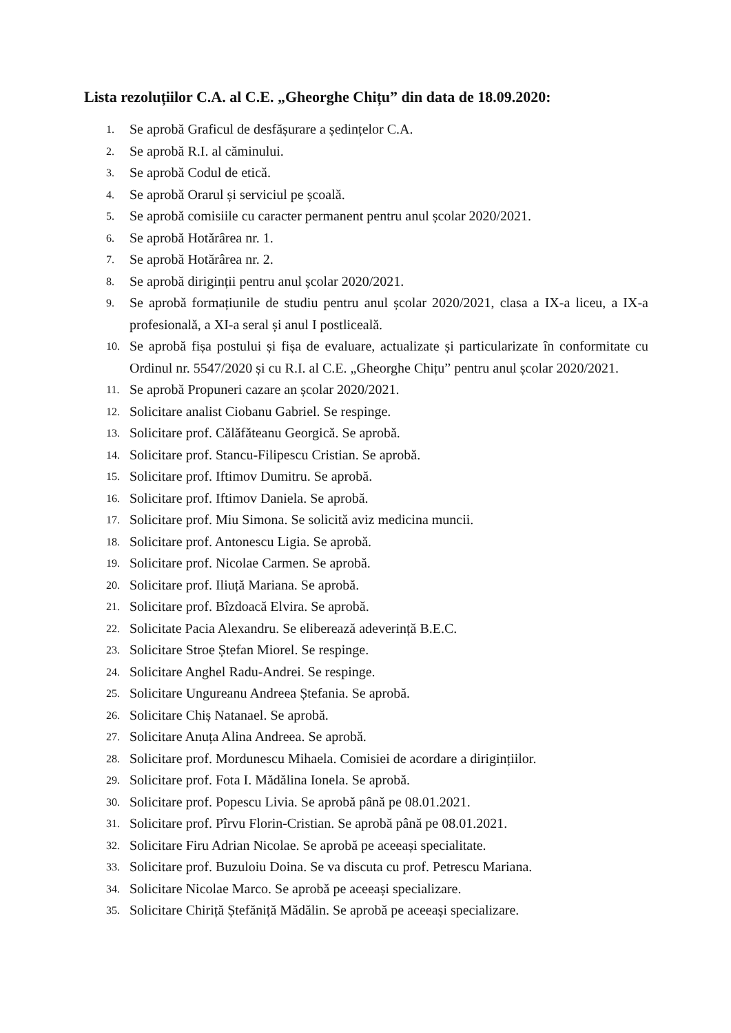Lista rezoluțiilor C.A. al C.E. „Gheorghe Chițu” din data de 18.09.2020:
1. Se aprobă Graficul de desfășurare a ședințelor C.A.
2. Se aprobă R.I. al căminului.
3. Se aprobă Codul de etică.
4. Se aprobă Orarul și serviciul pe școală.
5. Se aprobă comisiile cu caracter permanent pentru anul școlar 2020/2021.
6. Se aprobă Hotărârea nr. 1.
7. Se aprobă Hotărârea nr. 2.
8. Se aprobă diriginții pentru anul școlar 2020/2021.
9. Se aprobă formațiunile de studiu pentru anul școlar 2020/2021, clasa a IX-a liceu, a IX-a profesională, a XI-a seral și anul I postliceală.
10. Se aprobă fișa postului și fișa de evaluare, actualizate și particularizate în conformitate cu Ordinul nr. 5547/2020 și cu R.I. al C.E. „Gheorghe Chițu” pentru anul școlar 2020/2021.
11. Se aprobă Propuneri cazare an școlar 2020/2021.
12. Solicitare analist Ciobanu Gabriel. Se respinge.
13. Solicitare prof. Călăfăteanu Georgică. Se aprobă.
14. Solicitare prof. Stancu-Filipescu Cristian. Se aprobă.
15. Solicitare prof. Iftimov Dumitru. Se aprobă.
16. Solicitare prof. Iftimov Daniela. Se aprobă.
17. Solicitare prof. Miu Simona. Se solicită aviz medicina muncii.
18. Solicitare prof. Antonescu Ligia. Se aprobă.
19. Solicitare prof. Nicolae Carmen. Se aprobă.
20. Solicitare prof. Iliuță Mariana. Se aprobă.
21. Solicitare prof. Bîzdoacă Elvira. Se aprobă.
22. Solicitate Pacia Alexandru. Se eliberează adeverință B.E.C.
23. Solicitare Stroe Ștefan Miorel. Se respinge.
24. Solicitare Anghel Radu-Andrei. Se respinge.
25. Solicitare Ungureanu Andreea Ștefania. Se aprobă.
26. Solicitare Chiș Natanael. Se aprobă.
27. Solicitare Anuța Alina Andreea. Se aprobă.
28. Solicitare prof. Mordunescu Mihaela. Comisiei de acordare a dirigințiilor.
29. Solicitare prof. Fota I. Mădălina Ionela. Se aprobă.
30. Solicitare prof. Popescu Livia. Se aprobă până pe 08.01.2021.
31. Solicitare prof. Pîrvu Florin-Cristian. Se aprobă până pe 08.01.2021.
32. Solicitare Firu Adrian Nicolae. Se aprobă pe aceeași specialitate.
33. Solicitare prof. Buzuloiu Doina. Se va discuta cu prof. Petrescu Mariana.
34. Solicitare Nicolae Marco. Se aprobă pe aceeași specializare.
35. Solicitare Chiriță Ștefăniță Mădălin. Se aprobă pe aceeași specializare.